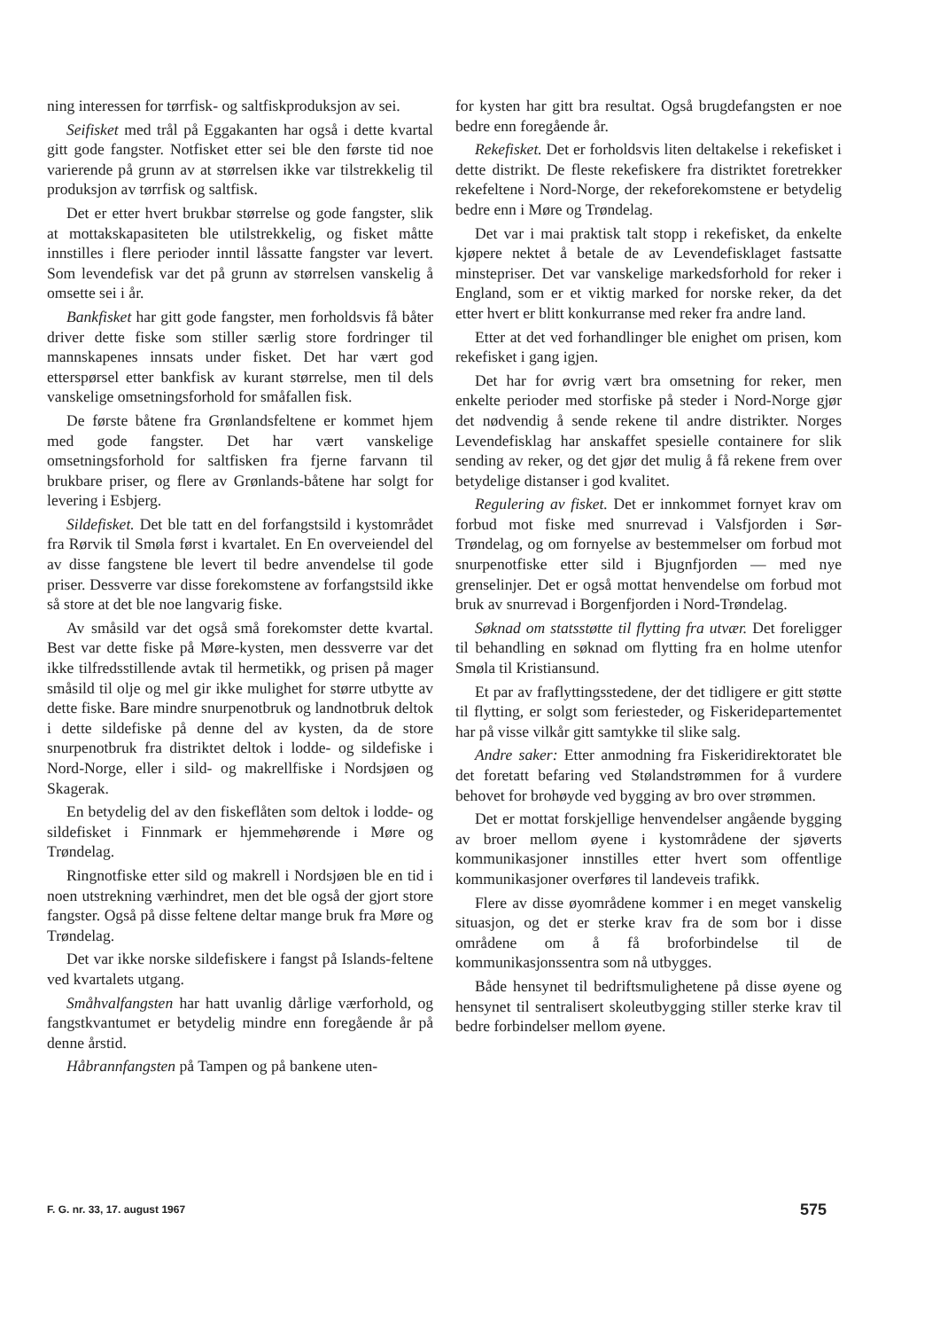ning interessen for tørrfisk- og saltfiskproduksjon av sei.
Seifisket med trål på Eggakanten har også i dette kvartal gitt gode fangster. Notfisket etter sei ble den første tid noe varierende på grunn av at størrelsen ikke var tilstrekkelig til produksjon av tørrfisk og saltfisk.
Det er etter hvert brukbar størrelse og gode fangster, slik at mottakskapasiteten ble utilstrekkelig, og fisket måtte innstilles i flere perioder inntil låssatte fangster var levert. Som levendefisk var det på grunn av størrelsen vanskelig å omsette sei i år.
Bankfisket har gitt gode fangster, men forholdsvis få båter driver dette fiske som stiller særlig store fordringer til mannskapenes innsats under fisket. Det har vært god etterspørsel etter bankfisk av kurant størrelse, men til dels vanskelige omsetningsforhold for småfallen fisk.
De første båtene fra Grønlandsfeltene er kommet hjem med gode fangster. Det har vært vanskelige omsetningsforhold for saltfisken fra fjerne farvann til brukbare priser, og flere av Grønlands-båtene har solgt for levering i Esbjerg.
Sildefisket. Det ble tatt en del forfangstsild i kystområdet fra Rørvik til Smøla først i kvartalet. En En overveiendel del av disse fangstene ble levert til bedre anvendelse til gode priser. Dessverre var disse forekomstene av forfangstsild ikke så store at det ble noe langvarig fiske.
Av småsild var det også små forekomster dette kvartal. Best var dette fiske på Møre-kysten, men dessverre var det ikke tilfredsstillende avtak til hermetikk, og prisen på mager småsild til olje og mel gir ikke mulighet for større utbytte av dette fiske. Bare mindre snurpenotbruk og landnotbruk deltok i dette sildefiske på denne del av kysten, da de store snurpenotbruk fra distriktet deltok i lodde- og sildefiske i Nord-Norge, eller i sild- og makrellfiske i Nordsjøen og Skagerak.
En betydelig del av den fiskeflåten som deltok i lodde- og sildefisket i Finnmark er hjemmehørende i Møre og Trøndelag.
Ringnotfiske etter sild og makrell i Nordsjøen ble en tid i noen utstrekning værhindret, men det ble også der gjort store fangster. Også på disse feltene deltar mange bruk fra Møre og Trøndelag.
Det var ikke norske sildefiskere i fangst på Islands-feltene ved kvartalets utgang.
Småhvalfangsten har hatt uvanlig dårlige værforhold, og fangstkvantumet er betydelig mindre enn foregående år på denne årstid.
Håbrannfangsten på Tampen og på bankene uten-
for kysten har gitt bra resultat. Også brugdefangsten er noe bedre enn foregående år.
Rekefisket. Det er forholdsvis liten deltakelse i rekefisket i dette distrikt. De fleste rekefiskere fra distriktet foretrekker rekefeltene i Nord-Norge, der rekeforekomstene er betydelig bedre enn i Møre og Trøndelag.
Det var i mai praktisk talt stopp i rekefisket, da enkelte kjøpere nektet å betale de av Levendefisklaget fastsatte minstepriser. Det var vanskelige markedsforhold for reker i England, som er et viktig marked for norske reker, da det etter hvert er blitt konkurranse med reker fra andre land.
Etter at det ved forhandlinger ble enighet om prisen, kom rekefisket i gang igjen.
Det har for øvrig vært bra omsetning for reker, men enkelte perioder med storfiske på steder i Nord-Norge gjør det nødvendig å sende rekene til andre distrikter. Norges Levendefisklag har anskaffet spesielle containere for slik sending av reker, og det gjør det mulig å få rekene frem over betydelige distanser i god kvalitet.
Regulering av fisket. Det er innkommet fornyet krav om forbud mot fiske med snurrevad i Valsfjorden i Sør-Trøndelag, og om fornyelse av bestemmelser om forbud mot snurpenotfiske etter sild i Bjugnfjorden — med nye grenselinjer. Det er også mottat henvendelse om forbud mot bruk av snurrevad i Borgenfjorden i Nord-Trøndelag.
Søknad om statsstøtte til flytting fra utvær. Det foreligger til behandling en søknad om flytting fra en holme utenfor Smøla til Kristiansund.
Et par av fraflyttingsstedene, der det tidligere er gitt støtte til flytting, er solgt som feriesteder, og Fiskeridepartementet har på visse vilkår gitt samtykke til slike salg.
Andre saker: Etter anmodning fra Fiskeridirektoratet ble det foretatt befaring ved Stølandstrømmen for å vurdere behovet for brohøyde ved bygging av bro over strømmen.
Det er mottat forskjellige henvendelser angående bygging av broer mellom øyene i kystområdene der sjøverts kommunikasjoner innstilles etter hvert som offentlige kommunikasjoner overføres til landeveis trafikk.
Flere av disse øyområdene kommer i en meget vanskelig situasjon, og det er sterke krav fra de som bor i disse områdene om å få broforbindelse til de kommunikasjonssentra som nå utbygges.
Både hensynet til bedriftsmulighetene på disse øyene og hensynet til sentralisert skoleutbygging stiller sterke krav til bedre forbindelser mellom øyene.
F. G. nr. 33, 17. august 1967 575